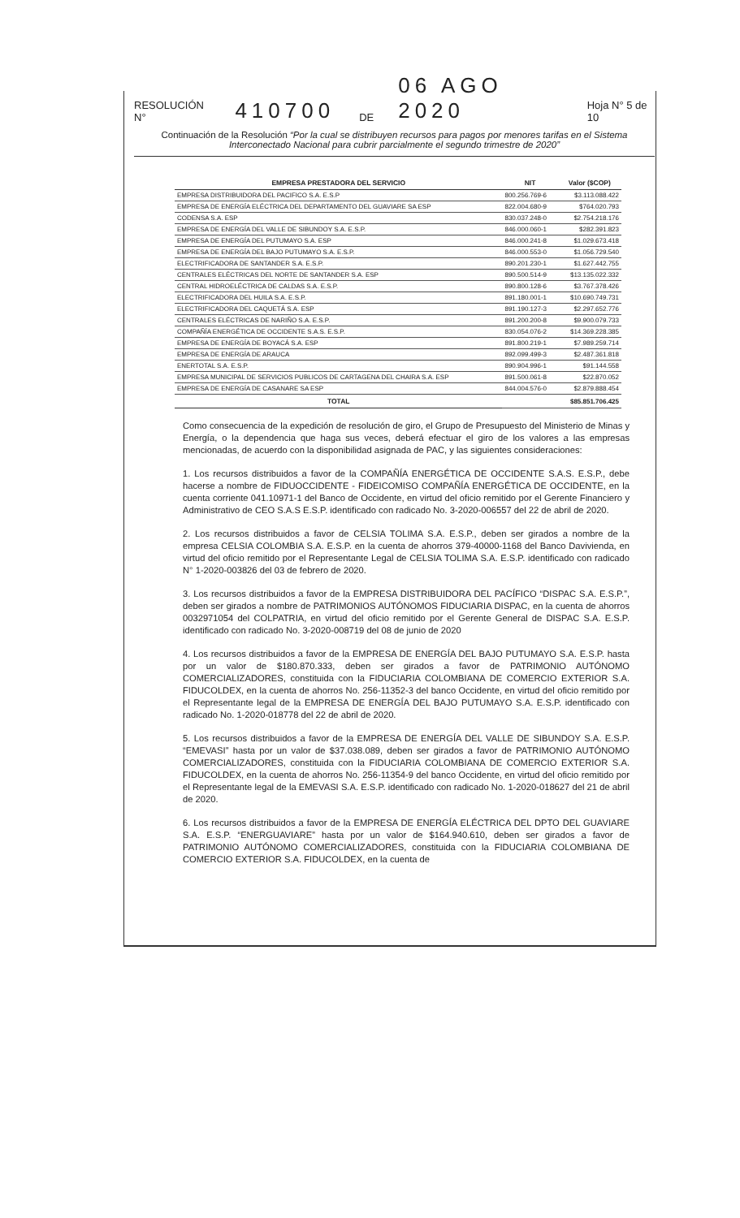RESOLUCIÓN N° 410700 DE 06 AGO 2020 Hoja N° 5 de 10
Continuación de la Resolución “Por la cual se distribuyen recursos para pagos por menores tarifas en el Sistema Interconectado Nacional para cubrir parcialmente el segundo trimestre de 2020”
| EMPRESA PRESTADORA DEL SERVICIO | NIT | Valor ($COP) |
| --- | --- | --- |
| EMPRESA DISTRIBUIDORA DEL PACIFICO S.A. E.S.P | 800.256.769-6 | $3.113.088.422 |
| EMPRESA DE ENERGÍA ELÉCTRICA DEL DEPARTAMENTO DEL GUAVIARE SA ESP | 822.004.680-9 | $764.020.793 |
| CODENSA S.A. ESP | 830.037.248-0 | $2.754.218.176 |
| EMPRESA DE ENERGÍA DEL VALLE DE SIBUNDOY S.A. E.S.P. | 846.000.060-1 | $282.391.823 |
| EMPRESA DE ENERGÍA DEL PUTUMAYO S.A. ESP | 846.000.241-8 | $1.029.673.418 |
| EMPRESA DE ENERGÍA DEL BAJO PUTUMAYO S.A. E.S.P. | 846.000.553-0 | $1.056.729.540 |
| ELECTRIFICADORA DE SANTANDER S.A. E.S.P. | 890.201.230-1 | $1.627.442.755 |
| CENTRALES ELÉCTRICAS DEL NORTE DE SANTANDER S.A. ESP | 890.500.514-9 | $13.135.022.332 |
| CENTRAL HIDROELÉCTRICA DE CALDAS S.A. E.S.P. | 890.800.128-6 | $3.767.378.426 |
| ELECTRIFICADORA DEL HUILA S.A. E.S.P. | 891.180.001-1 | $10.690.749.731 |
| ELECTRIFICADORA DEL CAQUETÁ S.A. ESP | 891.190.127-3 | $2.297.652.776 |
| CENTRALES ELÉCTRICAS DE NARIÑO S.A. E.S.P. | 891.200.200-8 | $9.900.079.733 |
| COMPAÑÍA ENERGÉTICA DE OCCIDENTE S.A.S. E.S.P. | 830.054.076-2 | $14.369.228.385 |
| EMPRESA DE ENERGÍA DE BOYACÁ S.A. ESP | 891.800.219-1 | $7.989.259.714 |
| EMPRESA DE ENERGÍA DE ARAUCA | 892.099.499-3 | $2.487.361.818 |
| ENERTOTAL S.A. E.S.P. | 890.904.996-1 | $91.144.558 |
| EMPRESA MUNICIPAL DE SERVICIOS PUBLICOS DE CARTAGENA DEL CHAIRA S.A. ESP | 891.500.061-8 | $22.870.052 |
| EMPRESA DE ENERGÍA DE CASANARE SA ESP | 844.004.576-0 | $2.879.888.454 |
| TOTAL | | $85.851.706.425 |
Como consecuencia de la expedición de resolución de giro, el Grupo de Presupuesto del Ministerio de Minas y Energía, o la dependencia que haga sus veces, deberá efectuar el giro de los valores a las empresas mencionadas, de acuerdo con la disponibilidad asignada de PAC, y las siguientes consideraciones:
1. Los recursos distribuidos a favor de la COMPAÑÍA ENERGÉTICA DE OCCIDENTE S.A.S. E.S.P., debe hacerse a nombre de FIDUOCCIDENTE - FIDEICOMISO COMPAÑÍA ENERGÉTICA DE OCCIDENTE, en la cuenta corriente 041.10971-1 del Banco de Occidente, en virtud del oficio remitido por el Gerente Financiero y Administrativo de CEO S.A.S E.S.P. identificado con radicado No. 3-2020-006557 del 22 de abril de 2020.
2. Los recursos distribuidos a favor de CELSIA TOLIMA S.A. E.S.P., deben ser girados a nombre de la empresa CELSIA COLOMBIA S.A. E.S.P. en la cuenta de ahorros 379-40000-1168 del Banco Davivienda, en virtud del oficio remitido por el Representante Legal de CELSIA TOLIMA S.A. E.S.P. identificado con radicado N° 1-2020-003826 del 03 de febrero de 2020.
3. Los recursos distribuidos a favor de la EMPRESA DISTRIBUIDORA DEL PACÍFICO “DISPAC S.A. E.S.P.”, deben ser girados a nombre de PATRIMONIOS AUTÓNOMOS FIDUCIARIA DISPAC, en la cuenta de ahorros 0032971054 del COLPATRIA, en virtud del oficio remitido por el Gerente General de DISPAC S.A. E.S.P. identificado con radicado No. 3-2020-008719 del 08 de junio de 2020
4. Los recursos distribuidos a favor de la EMPRESA DE ENERGÍA DEL BAJO PUTUMAYO S.A. E.S.P. hasta por un valor de $180.870.333, deben ser girados a favor de PATRIMONIO AUTÓNOMO COMERCIALIZADORES, constituida con la FIDUCIARIA COLOMBIANA DE COMERCIO EXTERIOR S.A. FIDUCOLDEX, en la cuenta de ahorros No. 256-11352-3 del banco Occidente, en virtud del oficio remitido por el Representante legal de la EMPRESA DE ENERGÍA DEL BAJO PUTUMAYO S.A. E.S.P. identificado con radicado No. 1-2020-018778 del 22 de abril de 2020.
5. Los recursos distribuidos a favor de la EMPRESA DE ENERGÍA DEL VALLE DE SIBUNDOY S.A. E.S.P. “EMEVASI” hasta por un valor de $37.038.089, deben ser girados a favor de PATRIMONIO AUTÓNOMO COMERCIALIZADORES, constituida con la FIDUCIARIA COLOMBIANA DE COMERCIO EXTERIOR S.A. FIDUCOLDEX, en la cuenta de ahorros No. 256-11354-9 del banco Occidente, en virtud del oficio remitido por el Representante legal de la EMEVASI S.A. E.S.P. identificado con radicado No. 1-2020-018627 del 21 de abril de 2020.
6. Los recursos distribuidos a favor de la EMPRESA DE ENERGÍA ELÉCTRICA DEL DPTO DEL GUAVIARE S.A. E.S.P. “ENERGUAVIARE” hasta por un valor de $164.940.610, deben ser girados a favor de PATRIMONIO AUTÓNOMO COMERCIALIZADORES, constituida con la FIDUCIARIA COLOMBIANA DE COMERCIO EXTERIOR S.A. FIDUCOLDEX, en la cuenta de